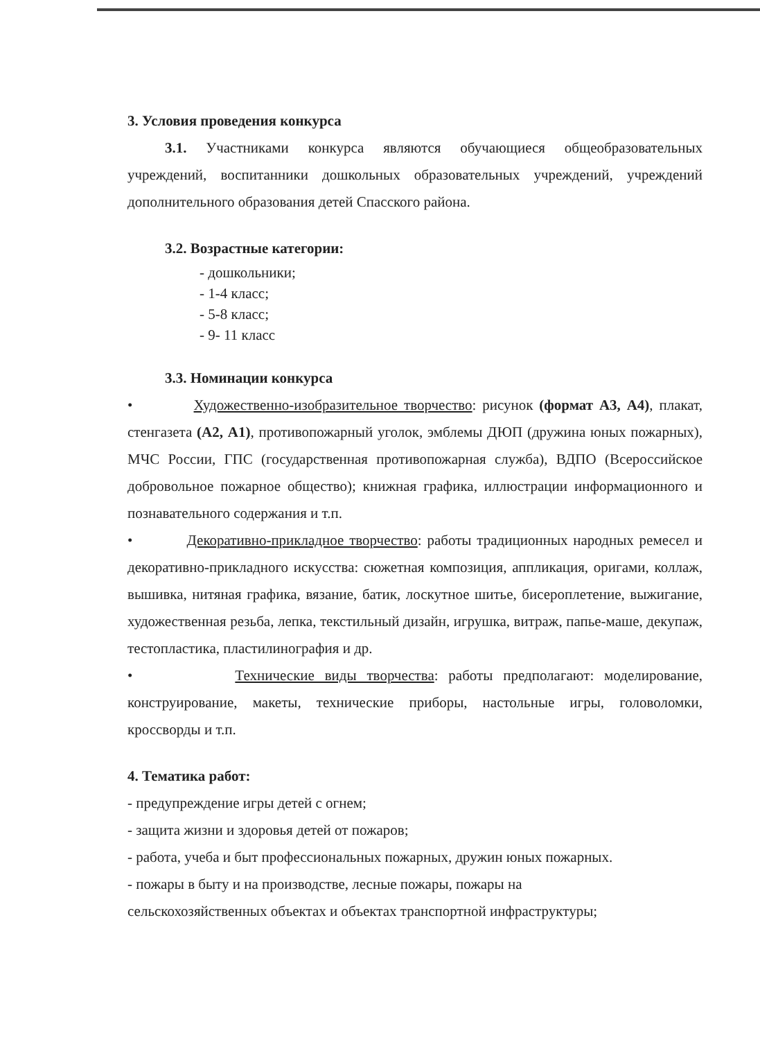3. Условия проведения конкурса
3.1. Участниками конкурса являются обучающиеся общеобразовательных учреждений, воспитанники дошкольных образовательных учреждений, учреждений дополнительного образования детей Спасского района.
3.2. Возрастные категории:
- дошкольники;
- 1-4 класс;
- 5-8 класс;
- 9- 11 класс
3.3. Номинации конкурса
• Художественно-изобразительное творчество: рисунок (формат А3, А4), плакат, стенгазета (А2, А1), противопожарный уголок, эмблемы ДЮП (дружина юных пожарных), МЧС России, ГПС (государственная противопожарная служба), ВДПО (Всероссийское добровольное пожарное общество); книжная графика, иллюстрации информационного и познавательного содержания и т.п.
• Декоративно-прикладное творчество: работы традиционных народных ремесел и декоративно-прикладного искусства: сюжетная композиция, аппликация, оригами, коллаж, вышивка, нитяная графика, вязание, батик, лоскутное шитье, бисероплетение, выжигание, художественная резьба, лепка, текстильный дизайн, игрушка, витраж, папье-маше, декупаж, тестопластика, пластилинография и др.
• Технические виды творчества: работы предполагают: моделирование, конструирование, макеты, технические приборы, настольные игры, головоломки, кроссворды и т.п.
4. Тематика работ:
- предупреждение игры детей с огнем;
- защита жизни и здоровья детей от пожаров;
- работа, учеба и быт профессиональных пожарных, дружин юных пожарных.
- пожары в быту и на производстве, лесные пожары, пожары на
сельскохозяйственных объектах и объектах транспортной инфраструктуры;